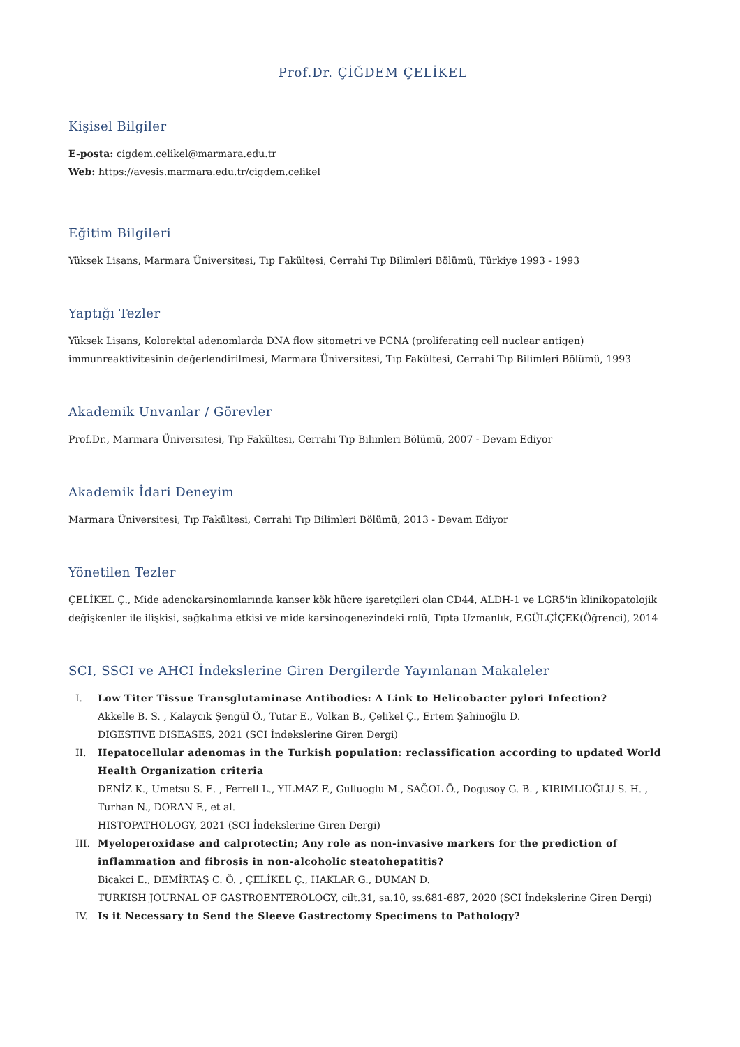Prof.Dr. ÇİĞDEM ÇELİKEL
Kişisel Bilgiler
E-posta: cigdem.celikel@marmara.edu.tr
Web: https://avesis.marmara.edu.tr/cigdem.celikel
Eğitim Bilgileri
Yüksek Lisans, Marmara Üniversitesi, Tıp Fakültesi, Cerrahi Tıp Bilimleri Bölümü, Türkiye 1993 - 1993
Yaptığı Tezler
Yüksek Lisans, Kolorektal adenomlarda DNA flow sitometri ve PCNA (proliferating cell nuclear antigen) immunreaktivitesinin değerlendirilmesi, Marmara Üniversitesi, Tıp Fakültesi, Cerrahi Tıp Bilimleri Bölümü, 1993
Akademik Unvanlar / Görevler
Prof.Dr., Marmara Üniversitesi, Tıp Fakültesi, Cerrahi Tıp Bilimleri Bölümü, 2007 - Devam Ediyor
Akademik İdari Deneyim
Marmara Üniversitesi, Tıp Fakültesi, Cerrahi Tıp Bilimleri Bölümü, 2013 - Devam Ediyor
Yönetilen Tezler
ÇELİKEL Ç., Mide adenokarsinomlarında kanser kök hücre işaretçileri olan CD44, ALDH-1 ve LGR5'in klinikopatolojik değişkenler ile ilişkisi, sağkalıma etkisi ve mide karsinogenezindeki rolü, Tıpta Uzmanlık, F.GÜLÇİÇEK(Öğrenci), 2014
SCI, SSCI ve AHCI İndekslerine Giren Dergilerde Yayınlanan Makaleler
I. Low Titer Tissue Transglutaminase Antibodies: A Link to Helicobacter pylori Infection?
Akkelle B. S. , Kalaycık Şengül Ö., Tutar E., Volkan B., Çelikel Ç., Ertem Şahinoğlu D.
DIGESTIVE DISEASES, 2021 (SCI İndekslerine Giren Dergi)
II. Hepatocellular adenomas in the Turkish population: reclassification according to updated World Health Organization criteria
DENİZ K., Umetsu S. E. , Ferrell L., YILMAZ F., Gulluoglu M., SAĞOL Ö., Dogusoy G. B. , KIRIMLIOĞLU S. H. , Turhan N., DORAN F., et al.
HISTOPATHOLOGY, 2021 (SCI İndekslerine Giren Dergi)
III. Myeloperoxidase and calprotectin; Any role as non-invasive markers for the prediction of inflammation and fibrosis in non-alcoholic steatohepatitis?
Bicakci E., DEMİRTAŞ C. Ö. , ÇELİKEL Ç., HAKLAR G., DUMAN D.
TURKISH JOURNAL OF GASTROENTEROLOGY, cilt.31, sa.10, ss.681-687, 2020 (SCI İndekslerine Giren Dergi)
IV. Is it Necessary to Send the Sleeve Gastrectomy Specimens to Pathology?